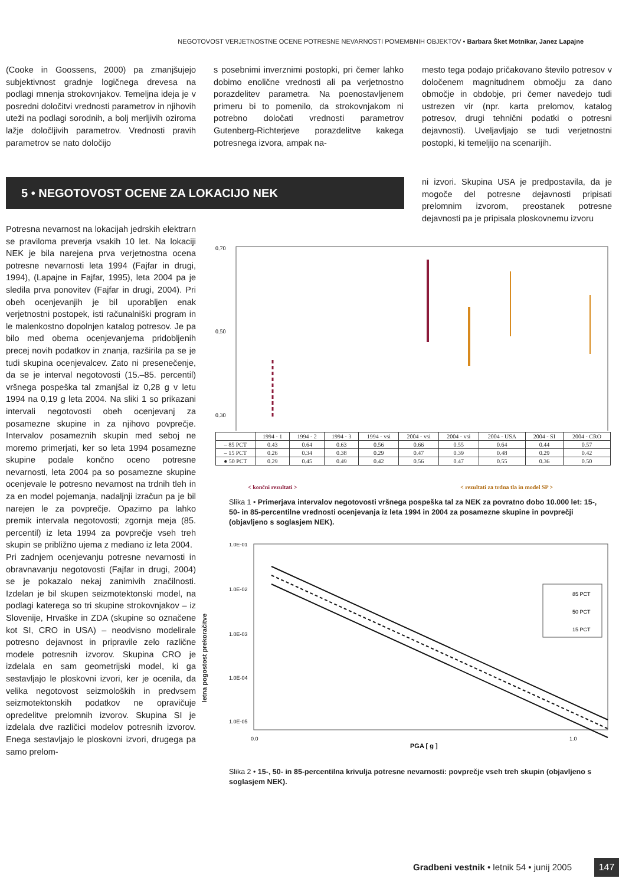NEGOTOVOST VERJETNOSTNE OCENE POTRESNE NEVARNOSTI POMEMBNIH OBJEKTOV • Barbara Šket Motnikar, Janez Lapajne
(Cooke in Goossens, 2000) pa zmanjšujejo subjektivnost gradnje logičnega drevesa na podlagi mnenja strokovnjakov. Temeljna ideja je v posredni določitvi vrednosti parametrov in njihovih uteži na podlagi sorodnih, a bolj merljivih oziroma lažje določljivih parametrov. Vrednosti pravih parametrov se nato določijo
s posebnimi inverznimi postopki, pri čemer lahko dobimo enolične vrednosti ali pa verjetnostno porazdelitev parametra. Na poenostavljenem primeru bi to pomenilo, da strokovnjakom ni potrebno določati vrednosti parametrov Gutenberg-Richterjeve porazdelitve kakega potresnega izvora, ampak na-
mesto tega podajo pričakovano število potresov v določenem magnitudnem območju za dano območje in obdobje, pri čemer navedejo tudi ustrezen vir (npr. karta prelomov, katalog potresov, drugi tehnični podatki o potresni dejavnosti). Uveljavljajo se tudi verjetnostni postopki, ki temeljijo na scenarijih.
5 • NEGOTOVOST OCENE ZA LOKACIJO NEK
ni izvori. Skupina USA je predpostavila, da je mogoče del potresne dejavnosti pripisati prelomnim izvorom, preostanek potresne dejavnosti pa je pripisala ploskovnemu izvoru
Potresna nevarnost na lokacijah jedrskih elektrarn se praviloma preverja vsakih 10 let. Na lokaciji NEK je bila narejena prva verjetnostna ocena potresne nevarnosti leta 1994 (Fajfar in drugi, 1994), (Lapajne in Fajfar, 1995), leta 2004 pa je sledila prva ponovitev (Fajfar in drugi, 2004). Pri obeh ocenjevanjih je bil uporabljen enak verjetnostni postopek, isti računalniški program in le malenkostno dopolnjen katalog potresov. Je pa bilo med obema ocenjevanjema pridobljenih precej novih podatkov in znanja, razširila pa se je tudi skupina ocenjevalcev. Zato ni presenečenje, da se je interval negotovosti (15.–85. percentil) vršnega pospeška tal zmanjšal iz 0,28 g v letu 1994 na 0,19 g leta 2004. Na sliki 1 so prikazani intervali negotovosti obeh ocenjevanj za posamezne skupine in za njihovo povprečje. Intervalov posameznih skupin med seboj ne moremo primerjati, ker so leta 1994 posamezne skupine podale končno oceno potresne nevarnosti, leta 2004 pa so posamezne skupine ocenjevale le potresno nevarnost na trdnih tleh in za en model pojemanja, nadaljnji izračun pa je bil narejen le za povprečje. Opazimo pa lahko premik intervala negotovosti; zgornja meja (85. percentil) iz leta 1994 za povprečje vseh treh skupin se približno ujema z mediano iz leta 2004.
Pri zadnjem ocenjevanju potresne nevarnosti in obravnavanju negotovosti (Fajfar in drugi, 2004) se je pokazalo nekaj zanimivih značilnosti. Izdelan je bil skupen seizmotektonski model, na podlagi katerega so tri skupine strokovnjakov – iz Slovenije, Hrvaške in ZDA (skupine so označene kot SI, CRO in USA) – neodvisno modelirale potresno dejavnost in pripravile zelo različne modele potresnih izvorov. Skupina CRO je izdelala en sam geometrijski model, ki ga sestavljajo le ploskovni izvori, ker je ocenila, da velika negotovost seizmoloških in predvsem seizmotektonskih podatkov ne opravičuje opredelitve prelomnih izvorov. Skupina SI je izdelala dve različici modelov potresnih izvorov. Enega sestavljajo le ploskovni izvori, drugega pa samo prelom-
0.70
0.50
0.30
| | 1994 - 1 | 1994 - 2 | 1994 - 3 | 1994 - vsi | 2004 - vsi | 2004 - vsi | 2004 - USA | 2004 - SI | 2004 - CRO |
| --- | --- | --- | --- | --- | --- | --- | --- | --- | --- |
| – 85 PCT | 0.43 | 0.64 | 0.63 | 0.56 | 0.66 | 0.55 | 0.64 | 0.44 | 0.57 |
| – 15 PCT | 0.26 | 0.34 | 0.38 | 0.29 | 0.47 | 0.39 | 0.48 | 0.29 | 0.42 |
| ● 50 PCT | 0.29 | 0.45 | 0.49 | 0.42 | 0.56 | 0.47 | 0.55 | 0.36 | 0.50 |
< končni rezultati >
< rezultati za trdna tla in model SP >
Slika 1 • Primerjava intervalov negotovosti vršnega pospeška tal za NEK za povratno dobo 10.000 let: 15-, 50- in 85-percentilne vrednosti ocenjevanja iz leta 1994 in 2004 za posamezne skupine in povprečji (objavljeno s soglasjem NEK).
1.0E-01
1.0E-02
1.0E-03
1.0E-04
1.0E-05
0.0
1.0
85 PCT
50 PCT
15 PCT
PGA [ g ]
letna pogostost prekoračitve
Slika 2 • 15-, 50- in 85-percentilna krivulja potresne nevarnosti: povprečje vseh treh skupin (objavljeno s soglasjem NEK).
Gradbeni vestnik • letnik 54 • junij 2005
147